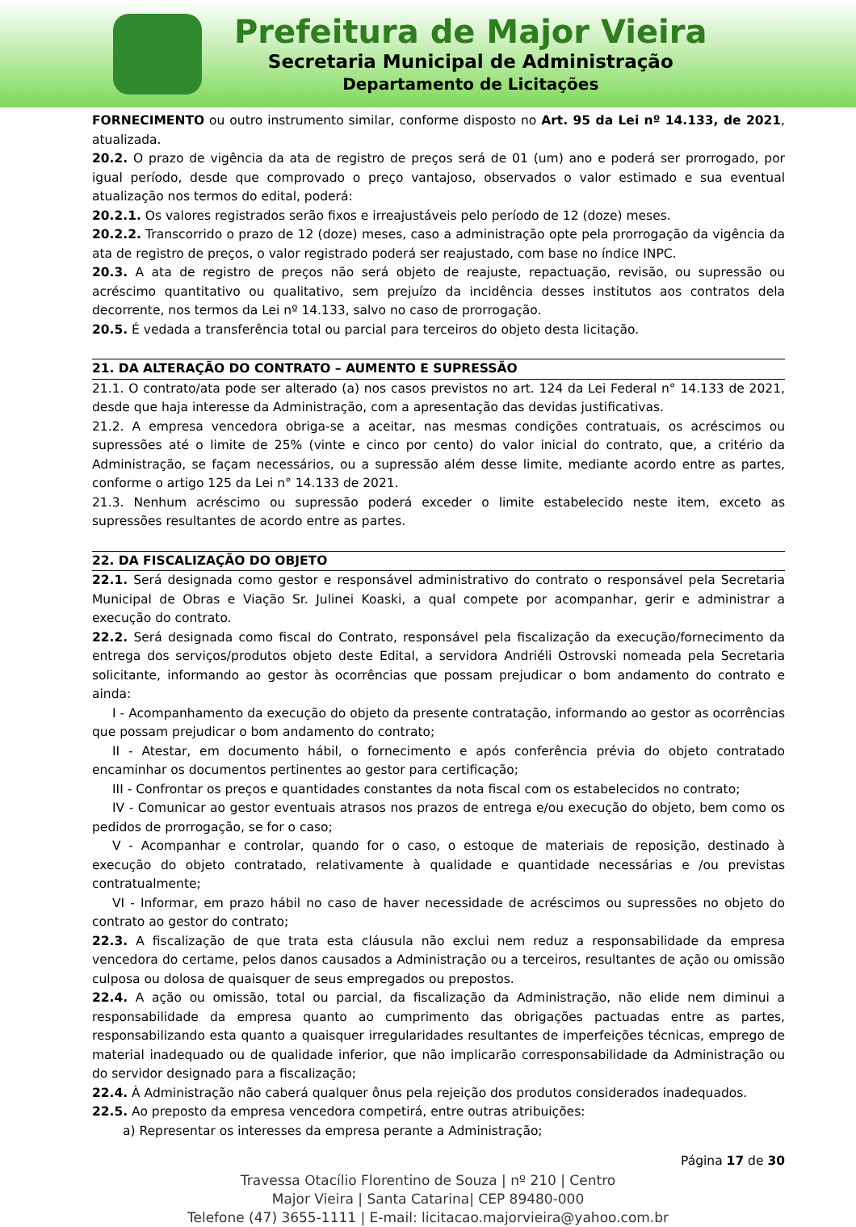Prefeitura de Major Vieira
Secretaria Municipal de Administração
Departamento de Licitações
FORNECIMENTO ou outro instrumento similar, conforme disposto no Art. 95 da Lei nº 14.133, de 2021, atualizada.
20.2. O prazo de vigência da ata de registro de preços será de 01 (um) ano e poderá ser prorrogado, por igual período, desde que comprovado o preço vantajoso, observados o valor estimado e sua eventual atualização nos termos do edital, poderá:
20.2.1. Os valores registrados serão fixos e irreajustáveis pelo período de 12 (doze) meses.
20.2.2. Transcorrido o prazo de 12 (doze) meses, caso a administração opte pela prorrogação da vigência da ata de registro de preços, o valor registrado poderá ser reajustado, com base no índice INPC.
20.3. A ata de registro de preços não será objeto de reajuste, repactuação, revisão, ou supressão ou acréscimo quantitativo ou qualitativo, sem prejuízo da incidência desses institutos aos contratos dela decorrente, nos termos da Lei nº 14.133, salvo no caso de prorrogação.
20.5. É vedada a transferência total ou parcial para terceiros do objeto desta licitação.
21. DA ALTERAÇÃO DO CONTRATO – AUMENTO E SUPRESSÃO
21.1. O contrato/ata pode ser alterado (a) nos casos previstos no art. 124 da Lei Federal n° 14.133 de 2021, desde que haja interesse da Administração, com a apresentação das devidas justificativas.
21.2. A empresa vencedora obriga-se a aceitar, nas mesmas condições contratuais, os acréscimos ou supressões até o limite de 25% (vinte e cinco por cento) do valor inicial do contrato, que, a critério da Administração, se façam necessários, ou a supressão além desse limite, mediante acordo entre as partes, conforme o artigo 125 da Lei n° 14.133 de 2021.
21.3. Nenhum acréscimo ou supressão poderá exceder o limite estabelecido neste item, exceto as supressões resultantes de acordo entre as partes.
22. DA FISCALIZAÇÃO DO OBJETO
22.1. Será designada como gestor e responsável administrativo do contrato o responsável pela Secretaria Municipal de Obras e Viação Sr. Julinei Koaski, a qual compete por acompanhar, gerir e administrar a execução do contrato.
22.2. Será designada como fiscal do Contrato, responsável pela fiscalização da execução/fornecimento da entrega dos serviços/produtos objeto deste Edital, a servidora Andriéli Ostrovski nomeada pela Secretaria solicitante, informando ao gestor às ocorrências que possam prejudicar o bom andamento do contrato e ainda:
I - Acompanhamento da execução do objeto da presente contratação, informando ao gestor as ocorrências que possam prejudicar o bom andamento do contrato;
II - Atestar, em documento hábil, o fornecimento e após conferência prévia do objeto contratado encaminhar os documentos pertinentes ao gestor para certificação;
III - Confrontar os preços e quantidades constantes da nota fiscal com os estabelecidos no contrato;
IV - Comunicar ao gestor eventuais atrasos nos prazos de entrega e/ou execução do objeto, bem como os pedidos de prorrogação, se for o caso;
V - Acompanhar e controlar, quando for o caso, o estoque de materiais de reposição, destinado à execução do objeto contratado, relativamente à qualidade e quantidade necessárias e /ou previstas contratualmente;
VI - Informar, em prazo hábil no caso de haver necessidade de acréscimos ou supressões no objeto do contrato ao gestor do contrato;
22.3. A fiscalização de que trata esta cláusula não exclui nem reduz a responsabilidade da empresa vencedora do certame, pelos danos causados a Administração ou a terceiros, resultantes de ação ou omissão culposa ou dolosa de quaisquer de seus empregados ou prepostos.
22.4. A ação ou omissão, total ou parcial, da fiscalização da Administração, não elide nem diminui a responsabilidade da empresa quanto ao cumprimento das obrigações pactuadas entre as partes, responsabilizando esta quanto a quaisquer irregularidades resultantes de imperfeições técnicas, emprego de material inadequado ou de qualidade inferior, que não implicarão corresponsabilidade da Administração ou do servidor designado para a fiscalização;
22.4. À Administração não caberá qualquer ônus pela rejeição dos produtos considerados inadequados.
22.5. Ao preposto da empresa vencedora competirá, entre outras atribuições:
a) Representar os interesses da empresa perante a Administração;
Página 17 de 30
Travessa Otacílio Florentino de Souza | nº 210 | Centro
Major Vieira | Santa Catarina| CEP 89480-000
Telefone (47) 3655-1111 | E-mail: licitacao.majorvieira@yahoo.com.br